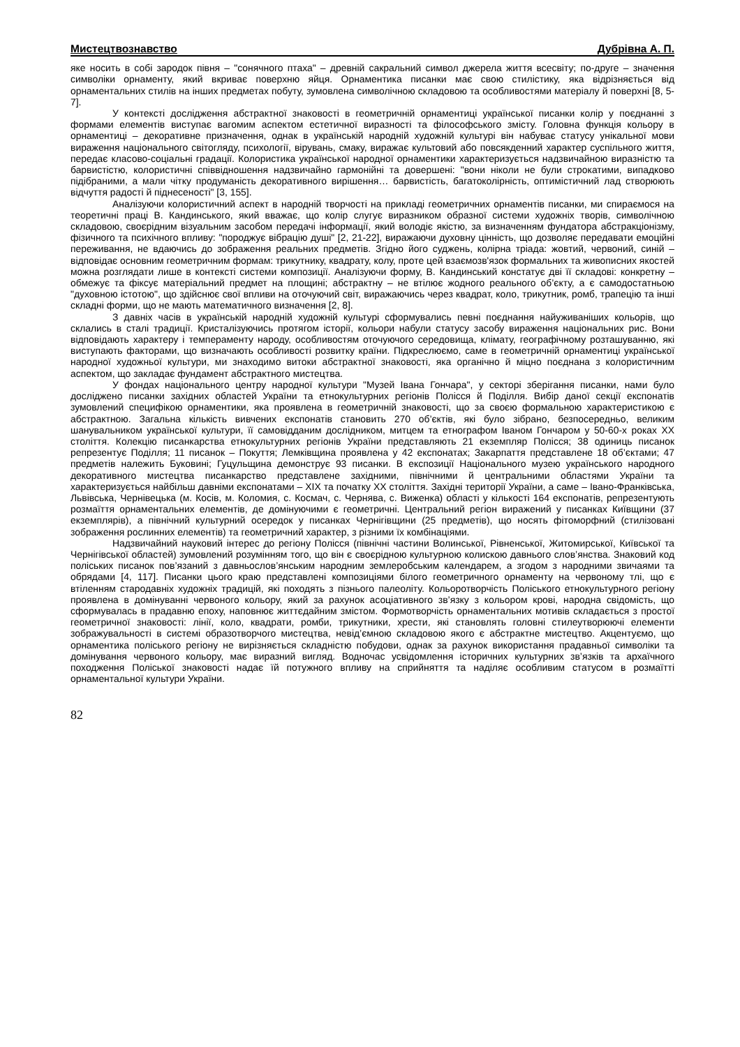Мистецтвознавство Дубрівна А. П.
яке носить в собі зародок півня – "сонячного птаха" – древній сакральний символ джерела життя всесвіту; по-друге – значення символіки орнаменту, який вкриває поверхню яйця. Орнаментика писанки має свою стилістику, яка відрізняється від орнаментальних стилів на інших предметах побуту, зумовлена символічною складовою та особливостями матеріалу й поверхні [8, 5-7].
У контексті дослідження абстрактної знаковості в геометричній орнаментиці української писанки колір у поєднанні з формами елементів виступає вагомим аспектом естетичної виразності та філософського змісту. Головна функція кольору в орнаментиці – декоративне призначення, однак в українській народній художній культурі він набуває статусу унікальної мови вираження національного світогляду, психології, вірувань, смаку, виражає культовий або повсякденний характер суспільного життя, передає класово-соціальні градації. Колористика української народної орнаментики характеризується надзвичайною виразністю та барвистістю, колористичні співвідношення надзвичайно гармонійні та довершені: "вони ніколи не були строкатими, випадково підібраними, а мали чітку продуманість декоративного вирішення… барвистість, багатоколірність, оптимістичний лад створюють відчуття радості й піднесеності" [3, 155].
Аналізуючи колористичний аспект в народній творчості на прикладі геометричних орнаментів писанки, ми спираємося на теоретичні праці В. Кандинського, який вважає, що колір слугує виразником образної системи художніх творів, символічною складовою, своєрідним візуальним засобом передачі інформації, який володіє якістю, за визначенням фундатора абстракціонізму, фізичного та психічного впливу: "породжує вібрацію душі" [2, 21-22], виражаючи духовну цінність, що дозволяє передавати емоційні переживання, не вдаючись до зображення реальних предметів. Згідно його суджень, колірна тріада: жовтий, червоний, синій – відповідає основним геометричним формам: трикутнику, квадрату, колу, проте цей взаємозв'язок формальних та живописних якостей можна розглядати лише в контексті системи композиції. Аналізуючи форму, В. Кандинський констатує дві її складові: конкретну – обмежує та фіксує матеріальний предмет на площині; абстрактну – не втілює жодного реального об’єкту, а є самодостатньою "духовною істотою", що здійснює свої впливи на оточуючий світ, виражаючись через квадрат, коло, трикутник, ромб, трапецію та інші складні форми, що не мають математичного визначення [2, 8].
З давніх часів в українській народній художній культурі сформувались певні поєднання найуживаніших кольорів, що склались в сталі традиції. Кристалізуючись протягом історії, кольори набули статусу засобу вираження національних рис. Вони відповідають характеру і темпераменту народу, особливостям оточуючого середовища, клімату, географічному розташуванню, які виступають факторами, що визначають особливості розвитку країни. Підкреслюємо, саме в геометричній орнаментиці української народної художньої культури, ми знаходимо витоки абстрактної знаковості, яка органічно й міцно поєднана з колористичним аспектом, що закладає фундамент абстрактного мистецтва.
У фондах національного центру народної культури "Музей Івана Гончара", у секторі зберігання писанки, нами було досліджено писанки західних областей України та етнокультурних регіонів Полісся й Поділля. Вибір даної секції експонатів зумовлений специфікою орнаментики, яка проявлена в геометричній знаковості, що за своєю формальною характеристикою є абстрактною. Загальна кількість вивчених експонатів становить 270 об’єктів, які було зібрано, безпосередньо, великим шанувальником української культури, її самовідданим дослідником, митцем та етнографом Іваном Гончаром у 50-60-х роках ХХ століття. Колекцію писанкарства етнокультурних регіонів України представляють 21 екземпляр Полісся; 38 одиниць писанок репрезентує Поділля; 11 писанок – Покуття; Лемківщина проявлена у 42 експонатах; Закарпаття представлене 18 об’єктами; 47 предметів належить Буковині; Гуцульщина демонструє 93 писанки. В експозиції Національного музею українського народного декоративного мистецтва писанкарство представлене західними, північними й центральними областями України та характеризується найбільш давніми експонатами – ХІХ та початку ХХ століття. Західні території України, а саме – Івано-Франківська, Львівська, Чернівецька (м. Косів, м. Коломия, с. Космач, с. Чернява, с. Виженка) області у кількості 164 експонатів, репрезентують розмаїття орнаментальних елементів, де домінуючими є геометричні. Центральний регіон виражений у писанках Київщини (37 екземплярів), а північний культурний осередок у писанках Чернігівщини (25 предметів), що носять фітоморфний (стилізовані зображення рослинних елементів) та геометричний характер, з різними їх комбінаціями.
Надзвичайний науковий інтерес до регіону Полісся (північні частини Волинської, Рівненської, Житомирської, Київської та Чернігівської областей) зумовлений розумінням того, що він є своєрідною культурною колискою давнього слов’янства. Знаковий код поліських писанок пов’язаний з давньослов’янським народним землеробським календарем, а згодом з народними звичаями та обрядами [4, 117]. Писанки цього краю представлені композиціями білого геометричного орнаменту на червоному тлі, що є втіленням стародавніх художніх традицій, які походять з пізнього палеоліту. Кольоротворчість Поліського етнокультурного регіону проявлена в домінуванні червоного кольору, який за рахунок асоціативного зв’язку з кольором крові, народна свідомість, що сформувалась в прадавню епоху, наповнює життєдайним змістом. Формотворчість орнаментальних мотивів складається з простої геометричної знаковості: лінії, коло, квадрати, ромби, трикутники, хрести, які становлять головні стилеутворюючі елементи зображувальності в системі образотворчого мистецтва, невід’ємною складовою якого є абстрактне мистецтво. Акцентуємо, що орнаментика поліського регіону не вирізняється складністю побудови, однак за рахунок використання прадавньої символіки та домінування червоного кольору, має виразний вигляд. Водночас усвідомлення історичних культурних зв’язків та архаїчного походження Поліської знаковості надає їй потужного впливу на сприйняття та наділяє особливим статусом в розмаїтті орнаментальної культури України.
82